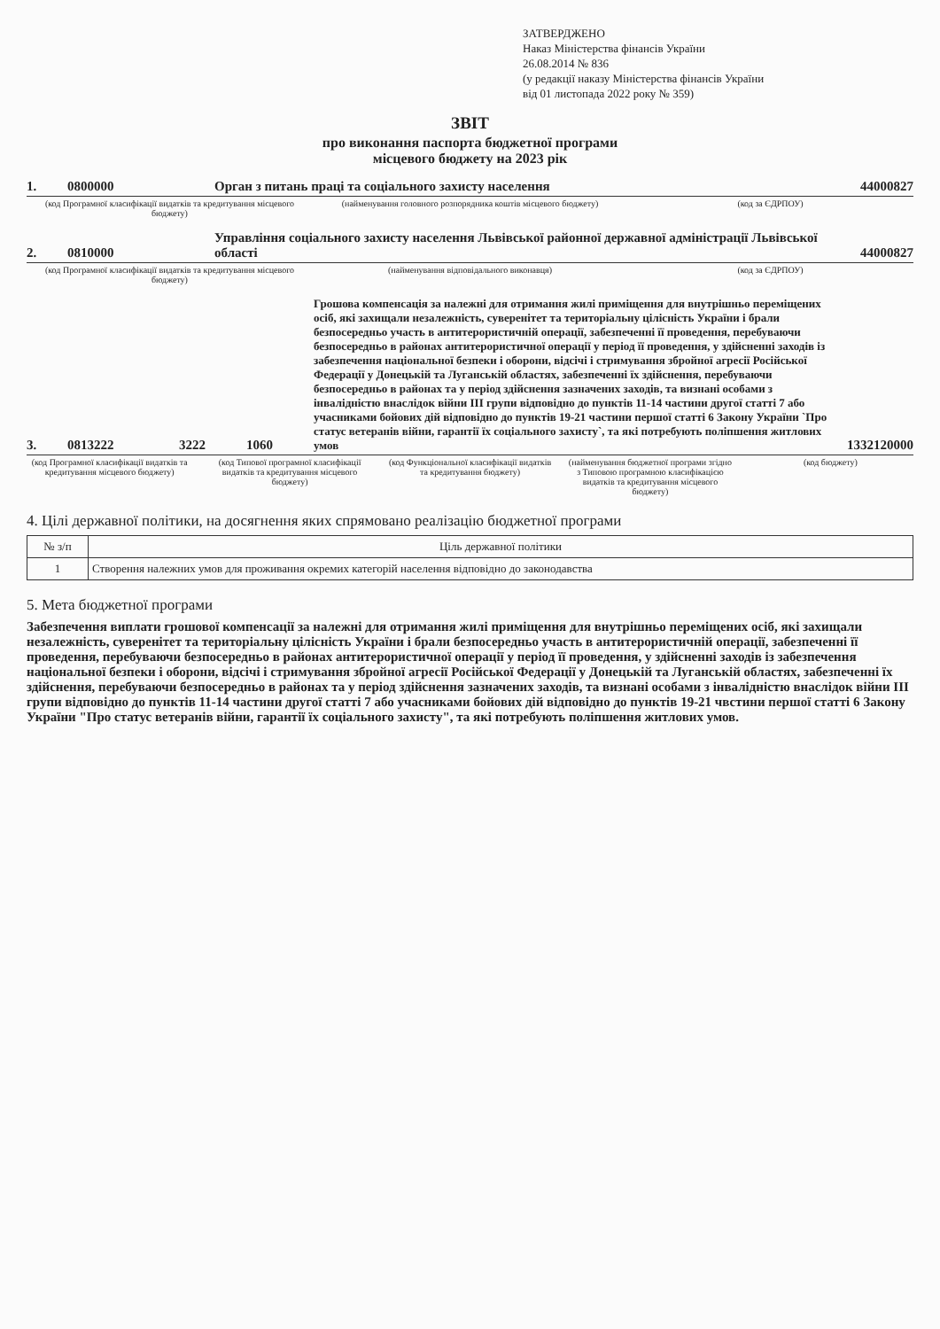ЗАТВЕРДЖЕНО
Наказ Міністерства фінансів України
26.08.2014 № 836
(у редакції наказу Міністерства фінансів України
від 01 листопада 2022 року № 359)
ЗВІТ
про виконання паспорта бюджетної програми
місцевого бюджету на 2023 рік
1. 0800000 Орган з питань праці та соціального захисту населення 44000827
(код Програмної класифікації видатків та кредитування місцевого бюджету)
(найменування головного розпорядника коштів місцевого бюджету)
(код за ЄДРПОУ)
2. 0810000 Управління соціального захисту населення Львівської районної державної адміністрації Львівської області 44000827
(код Програмної класифікації видатків та кредитування місцевого бюджету)
(найменування відповідального виконавця)
(код за ЄДРПОУ)
3. 0813222 3222 1060 Грошова компенсація за належні для отримання жилі приміщення для внутрішньо переміщених осіб, які захищали незалежність, суверенітет та територіальну цілісність України і брали безпосередньо участь в антитерористичній операції, забезпеченні її проведення, перебуваючи безпосередньо в районах антитерористичної операції у період її проведення, у здійсненні заходів із забезпечення національної безпеки і оборони, відсічі і стримування збройної агресії Російської Федерації у Донецькій та Луганській областях, забезпеченні їх здійснення, перебуваючи безпосередньо в районах та у період здійснення зазначених заходів, та визнані особами з інвалідністю внаслідок війни III групи відповідно до пунктів 11-14 частини другої статті 7 або учасниками бойових дій відповідно до пунктів 19-21 частини першої статті 6 Закону України `Про статус ветеранів війни, гарантії їх соціального захисту`, та які потребують поліпшення житлових умов 1332120000
(код Програмної класифікації видатків та кредитування місцевого бюджету)
(код Типової програмної класифікації видатків та кредитування місцевого бюджету)
(код Функціональної класифікації видатків та кредитування бюджету)
(найменування бюджетної програми згідно з Типовою програмною класифікацією видатків та кредитування місцевого бюджету)
(код бюджету)
4. Цілі державної політики, на досягнення яких спрямовано реалізацію бюджетної програми
| № з/п | Ціль державної політики |
| --- | --- |
| 1 | Створення належних умов для проживання окремих категорій населення відповідно до законодавства |
5. Мета бюджетної програми
Забезпечення виплати грошової компенсації за належні для отримання жилі приміщення для внутрішньо переміщених осіб, які захищали незалежність, суверенітет та територіальну цілісність України і брали безпосередньо участь в антитерористичній операції, забезпеченні її проведення, перебуваючи безпосередньо в районах антитерористичної операції у період її проведення, у здійсненні заходів із забезпечення національної безпеки і оборони, відсічі і стримування збройної агресії Російської Федерації у Донецькій та Луганській областях, забезпеченні їх здійснення, перебуваючи безпосередньо в районах та у період здійснення зазначених заходів, та визнані особами з інвалідністю внаслідок війни III групи відповідно до пунктів 11-14 частини другої статті 7 або учасниками бойових дій відповідно до пунктів 19-21 чвстини першої статті 6 Закону України "Про статус ветеранів війни, гарантії їх соціального захисту", та які потребують поліпшення житлових умов.